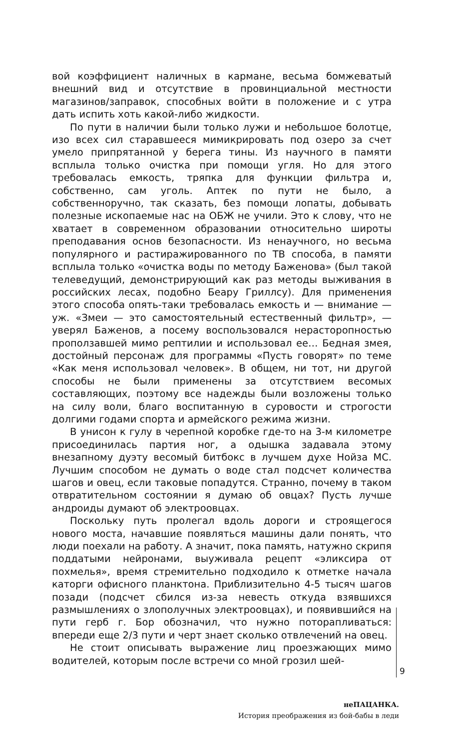вой коэффициент наличных в кармане, весьма бомжеватый внешний вид и отсутствие в провинциальной местности магазинов/заправок, способных войти в положение и с утра дать испить хоть какой-либо жидкости.
По пути в наличии были только лужи и небольшое болотце, изо всех сил старавшееся мимикрировать под озеро за счет умело припрятанной у берега тины. Из научного в памяти всплыла только очистка при помощи угля. Но для этого требовалась емкость, тряпка для функции фильтра и, собственно, сам уголь. Аптек по пути не было, а собственноручно, так сказать, без помощи лопаты, добывать полезные ископаемые нас на ОБЖ не учили. Это к слову, что не хватает в современном образовании относительно широты преподавания основ безопасности. Из ненаучного, но весьма популярного и растиражированного по ТВ способа, в памяти всплыла только «очистка воды по методу Баженова» (был такой телеведущий, демонстрирующий как раз методы выживания в российских лесах, подобно Беару Гриллсу). Для применения этого способа опять-таки требовалась емкость и — внимание — уж. «Змеи — это самостоятельный естественный фильтр», — уверял Баженов, а посему воспользовался нерасторопностью проползавшей мимо рептилии и использовал ее… Бедная змея, достойный персонаж для программы «Пусть говорят» по теме «Как меня использовал человек». В общем, ни тот, ни другой способы не были применены за отсутствием весомых составляющих, поэтому все надежды были возложены только на силу воли, благо воспитанную в суровости и строгости долгими годами спорта и армейского режима жизни.
В унисон к гулу в черепной коробке где-то на 3-м километре присоединилась партия ног, а одышка задавала этому внезапному дуэту весомый битбокс в лучшем духе Нойза МС. Лучшим способом не думать о воде стал подсчет количества шагов и овец, если таковые попадутся. Странно, почему в таком отвратительном состоянии я думаю об овцах? Пусть лучше андроиды думают об электроовцах.
Поскольку путь пролегал вдоль дороги и строящегося нового моста, начавшие появляться машины дали понять, что люди поехали на работу. А значит, пока память, натужно скрипя поддатыми нейронами, выуживала рецепт «эликсира от похмелья», время стремительно подходило к отметке начала каторги офисного планктона. Приблизительно 4-5 тысяч шагов позади (подсчет сбился из-за невесть откуда взявшихся размышлениях о злополучных электроовцах), и появившийся на пути герб г. Бор обозначил, что нужно поторапливаться: впереди еще 2/3 пути и черт знает сколько отвлечений на овец.
Не стоит описывать выражение лиц проезжающих мимо водителей, которым после встречи со мной грозил шей-
9
неПАЦАНКА.
История преображения из бой-бабы в леди